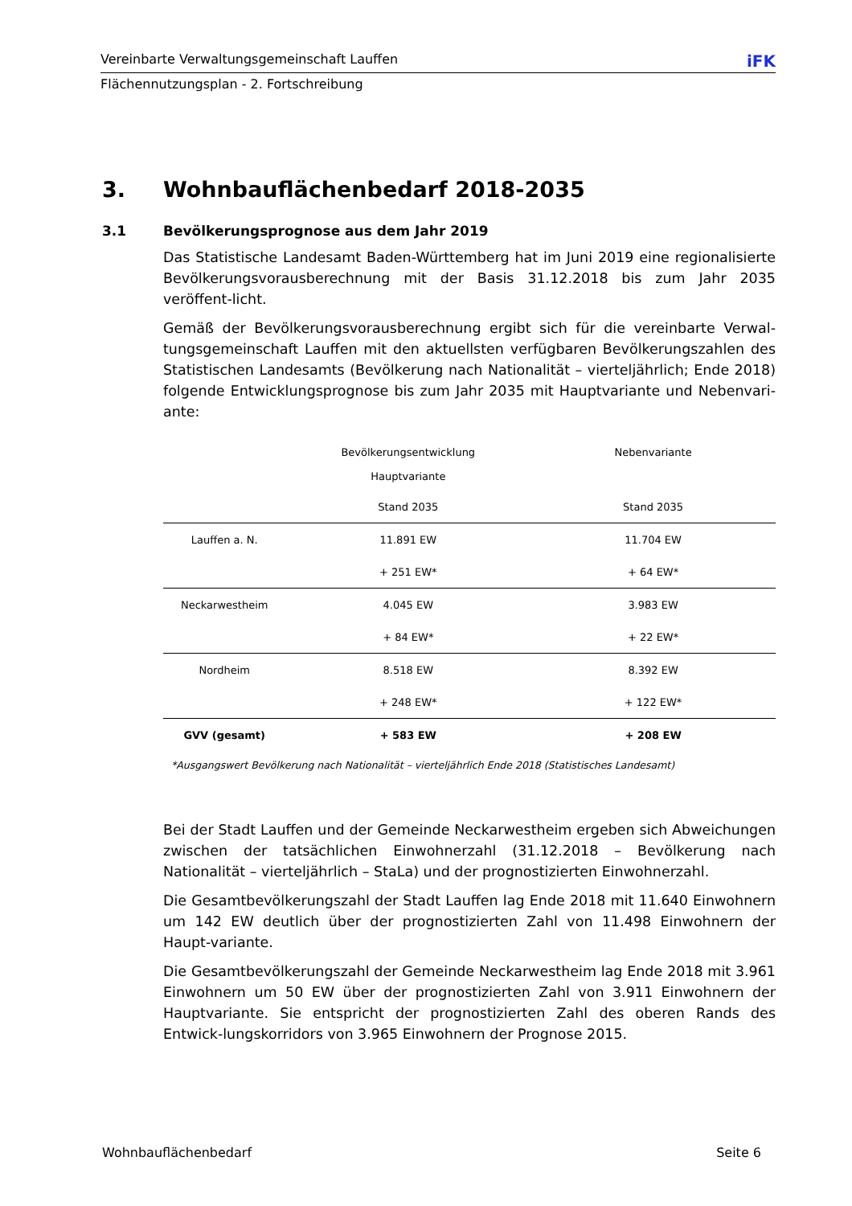Vereinbarte Verwaltungsgemeinschaft Lauffen iFK
Flächennutzungsplan - 2. Fortschreibung
3. Wohnbauflächenbedarf 2018-2035
3.1 Bevölkerungsprognose aus dem Jahr 2019
Das Statistische Landesamt Baden-Württemberg hat im Juni 2019 eine regionalisierte Bevölkerungsvorausberechnung mit der Basis 31.12.2018 bis zum Jahr 2035 veröffent-licht.
Gemäß der Bevölkerungsvorausberechnung ergibt sich für die vereinbarte Verwal-tungsgemeinschaft Lauffen mit den aktuellsten verfügbaren Bevölkerungszahlen des Statistischen Landesamts (Bevölkerung nach Nationalität – vierteljährlich; Ende 2018) folgende Entwicklungsprognose bis zum Jahr 2035 mit Hauptvariante und Nebenvari-ante:
| | Bevölkerungsentwicklung Hauptvariante | Nebenvariante |
| --- | --- | --- |
| | Stand 2035 | Stand 2035 |
| Lauffen a. N. | 11.891 EW | 11.704 EW |
| | + 251 EW* | + 64 EW* |
| Neckarwestheim | 4.045 EW | 3.983 EW |
| | + 84 EW* | + 22 EW* |
| Nordheim | 8.518 EW | 8.392 EW |
| | + 248 EW* | + 122 EW* |
| GVV (gesamt) | + 583 EW | + 208 EW |
*Ausgangswert Bevölkerung nach Nationalität – vierteljährlich Ende 2018 (Statistisches Landesamt)
Bei der Stadt Lauffen und der Gemeinde Neckarwestheim ergeben sich Abweichungen zwischen der tatsächlichen Einwohnerzahl (31.12.2018 – Bevölkerung nach Nationalität – vierteljährlich – StaLa) und der prognostizierten Einwohnerzahl.
Die Gesamtbevölkerungszahl der Stadt Lauffen lag Ende 2018 mit 11.640 Einwohnern um 142 EW deutlich über der prognostizierten Zahl von 11.498 Einwohnern der Haupt-variante.
Die Gesamtbevölkerungszahl der Gemeinde Neckarwestheim lag Ende 2018 mit 3.961 Einwohnern um 50 EW über der prognostizierten Zahl von 3.911 Einwohnern der Hauptvariante. Sie entspricht der prognostizierten Zahl des oberen Rands des Entwick-lungskorridors von 3.965 Einwohnern der Prognose 2015.
Wohnbauflächenbedarf Seite 6